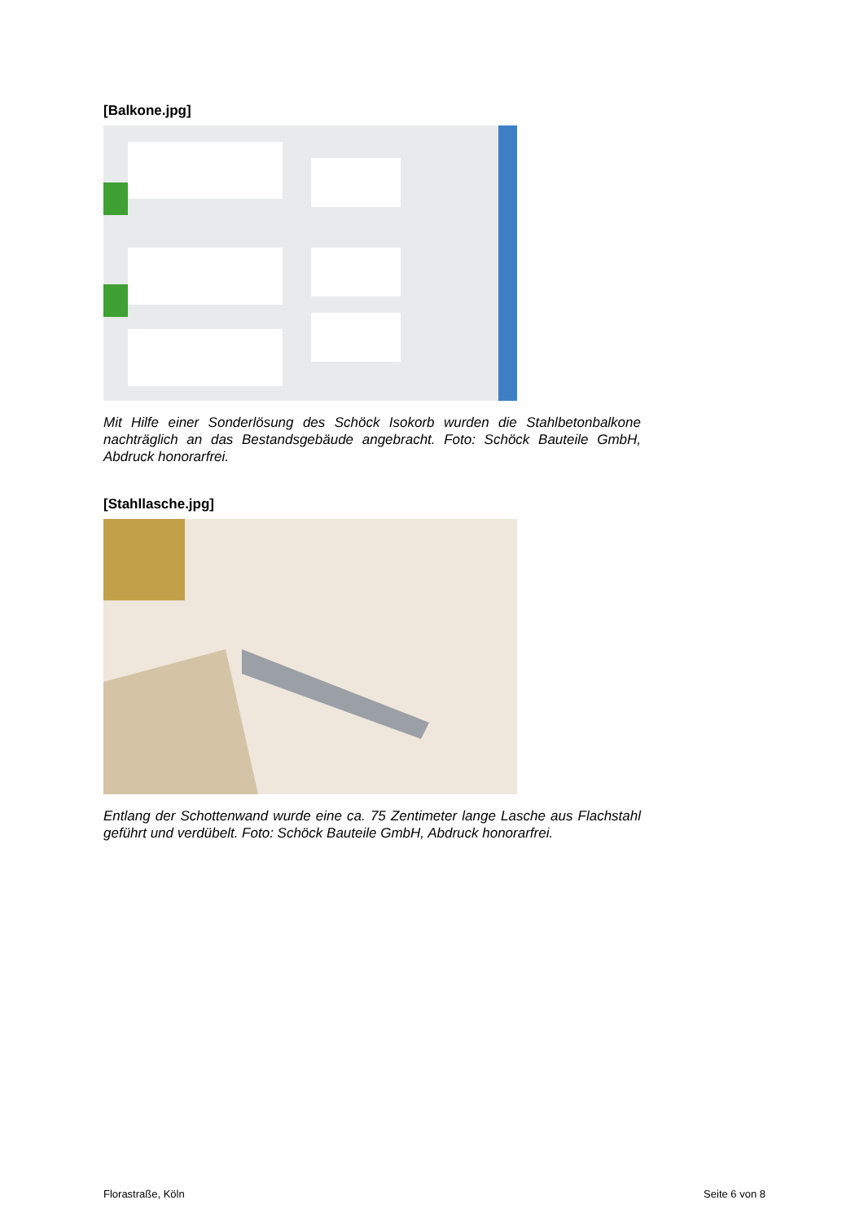[Balkone.jpg]
Mit Hilfe einer Sonderlösung des Schöck Isokorb wurden die Stahlbetonbalkone nachträglich an das Bestandsgebäude angebracht. Foto: Schöck Bauteile GmbH, Abdruck honorarfrei.
[Stahllasche.jpg]
Entlang der Schottenwand wurde eine ca. 75 Zentimeter lange Lasche aus Flachstahl geführt und verdübelt. Foto: Schöck Bauteile GmbH, Abdruck honorarfrei.
Florastraße, Köln Seite 6 von 8